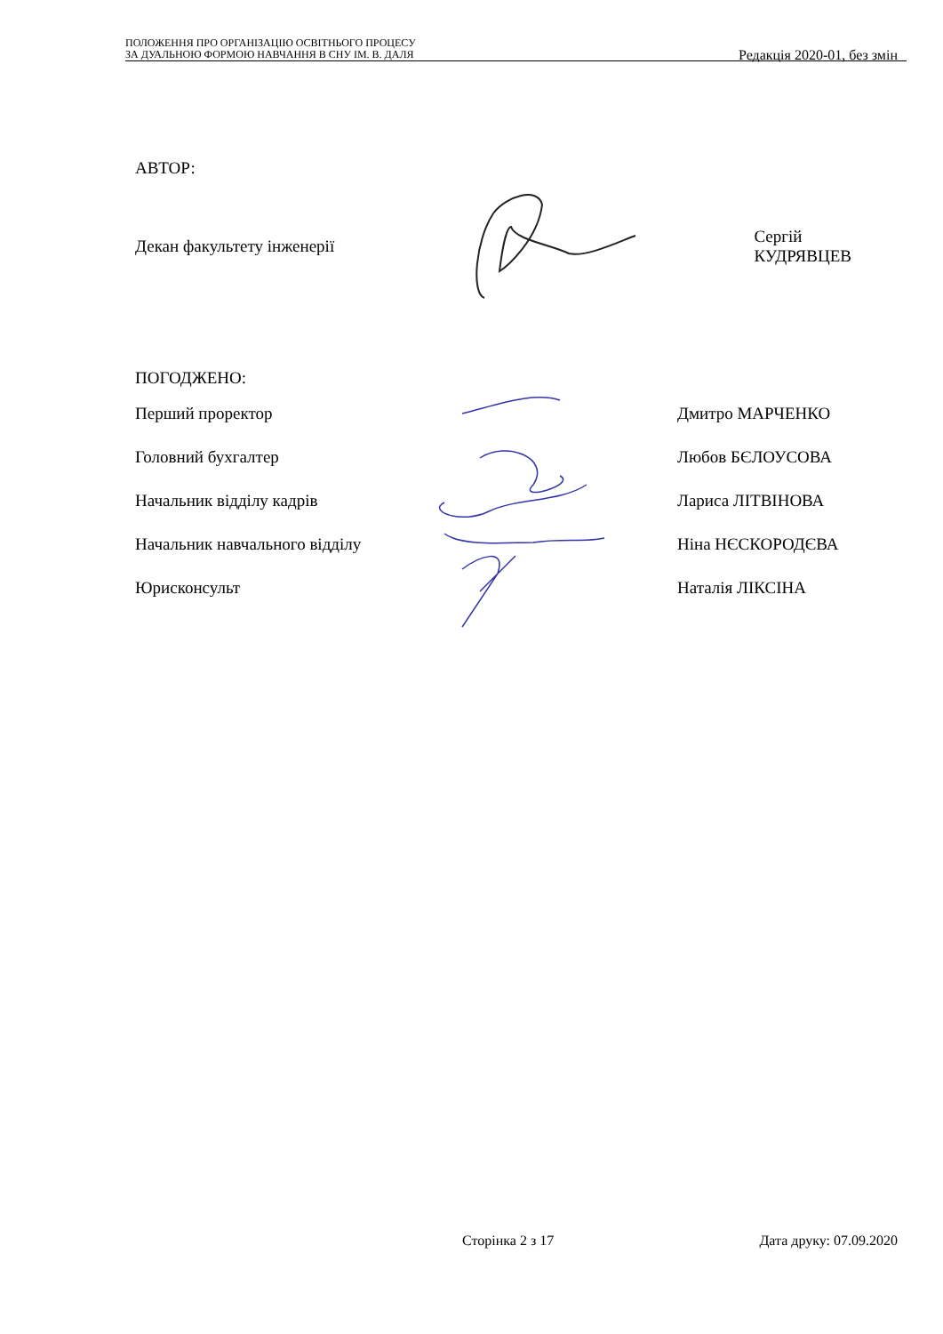ПОЛОЖЕННЯ ПРО ОРГАНІЗАЦІЮ ОСВІТНЬОГО ПРОЦЕСУ
ЗА ДУАЛЬНОЮ ФОРМОЮ НАВЧАННЯ В СНУ ІМ. В. ДАЛЯ
Редакція 2020-01, без змін
АВТОР:
Декан факультету інженерії Сергій КУДРЯВЦЕВ
ПОГОДЖЕНО:
Перший проректор Дмитро МАРЧЕНКО
Головний бухгалтер Любов БЄЛОУСОВА
Начальник відділу кадрів Лариса ЛІТВІНОВА
Начальник навчального відділу Ніна НЄСКОРОДЄВА
Юрисконсульт Наталія ЛІКСІНА
Сторінка 2 з 17 Дата друку: 07.09.2020